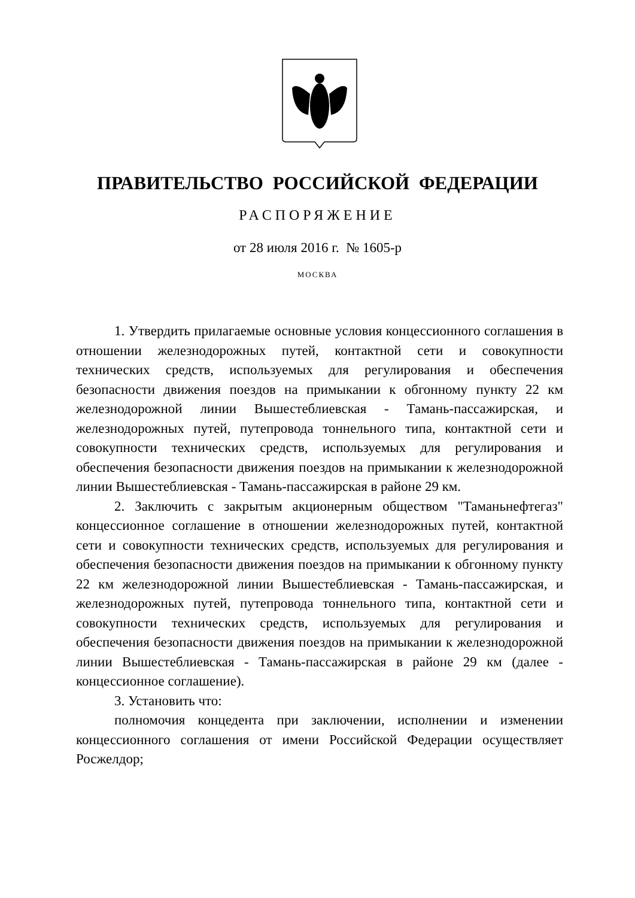ПРАВИТЕЛЬСТВО РОССИЙСКОЙ ФЕДЕРАЦИИ
РАСПОРЯЖЕНИЕ
от 28 июля 2016 г. № 1605-р
МОСКВА
1. Утвердить прилагаемые основные условия концессионного соглашения в отношении железнодорожных путей, контактной сети и совокупности технических средств, используемых для регулирования и обеспечения безопасности движения поездов на примыкании к обгонному пункту 22 км железнодорожной линии Вышестеблиевская - Тамань-пассажирская, и железнодорожных путей, путепровода тоннельного типа, контактной сети и совокупности технических средств, используемых для регулирования и обеспечения безопасности движения поездов на примыкании к железнодорожной линии Вышестеблиевская - Тамань-пассажирская в районе 29 км.
2. Заключить с закрытым акционерным обществом "Таманьнефтегаз" концессионное соглашение в отношении железнодорожных путей, контактной сети и совокупности технических средств, используемых для регулирования и обеспечения безопасности движения поездов на примыкании к обгонному пункту 22 км железнодорожной линии Вышестеблиевская - Тамань-пассажирская, и железнодорожных путей, путепровода тоннельного типа, контактной сети и совокупности технических средств, используемых для регулирования и обеспечения безопасности движения поездов на примыкании к железнодорожной линии Вышестеблиевская - Тамань-пассажирская в районе 29 км (далее - концессионное соглашение).
3. Установить что:
полномочия концедента при заключении, исполнении и изменении концессионного соглашения от имени Российской Федерации осуществляет Росжелдор;